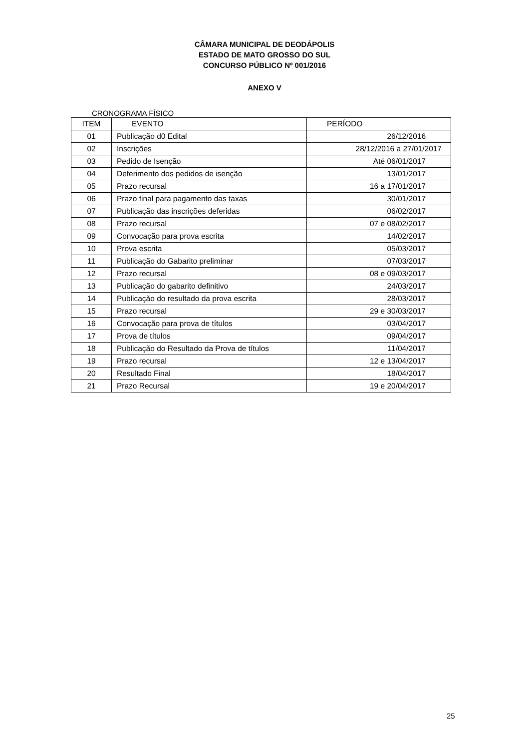CÂMARA MUNICIPAL DE DEODÁPOLIS
ESTADO DE MATO GROSSO DO SUL
CONCURSO PÚBLICO Nº 001/2016
ANEXO V
CRONOGRAMA FÍSICO
| ITEM | EVENTO | PERÍODO |
| --- | --- | --- |
| 01 | Publicação d0 Edital | 26/12/2016 |
| 02 | Inscrições | 28/12/2016 a 27/01/2017 |
| 03 | Pedido de Isenção | Até 06/01/2017 |
| 04 | Deferimento dos pedidos de isenção | 13/01/2017 |
| 05 | Prazo recursal | 16 a 17/01/2017 |
| 06 | Prazo final para pagamento das taxas | 30/01/2017 |
| 07 | Publicação das inscrições deferidas | 06/02/2017 |
| 08 | Prazo recursal | 07 e 08/02/2017 |
| 09 | Convocação para prova escrita | 14/02/2017 |
| 10 | Prova escrita | 05/03/2017 |
| 11 | Publicação do Gabarito preliminar | 07/03/2017 |
| 12 | Prazo recursal | 08 e 09/03/2017 |
| 13 | Publicação do gabarito definitivo | 24/03/2017 |
| 14 | Publicação do resultado da prova escrita | 28/03/2017 |
| 15 | Prazo recursal | 29 e 30/03/2017 |
| 16 | Convocação para prova de títulos | 03/04/2017 |
| 17 | Prova de títulos | 09/04/2017 |
| 18 | Publicação do Resultado da Prova de títulos | 11/04/2017 |
| 19 | Prazo recursal | 12 e 13/04/2017 |
| 20 | Resultado Final | 18/04/2017 |
| 21 | Prazo Recursal | 19 e 20/04/2017 |
25